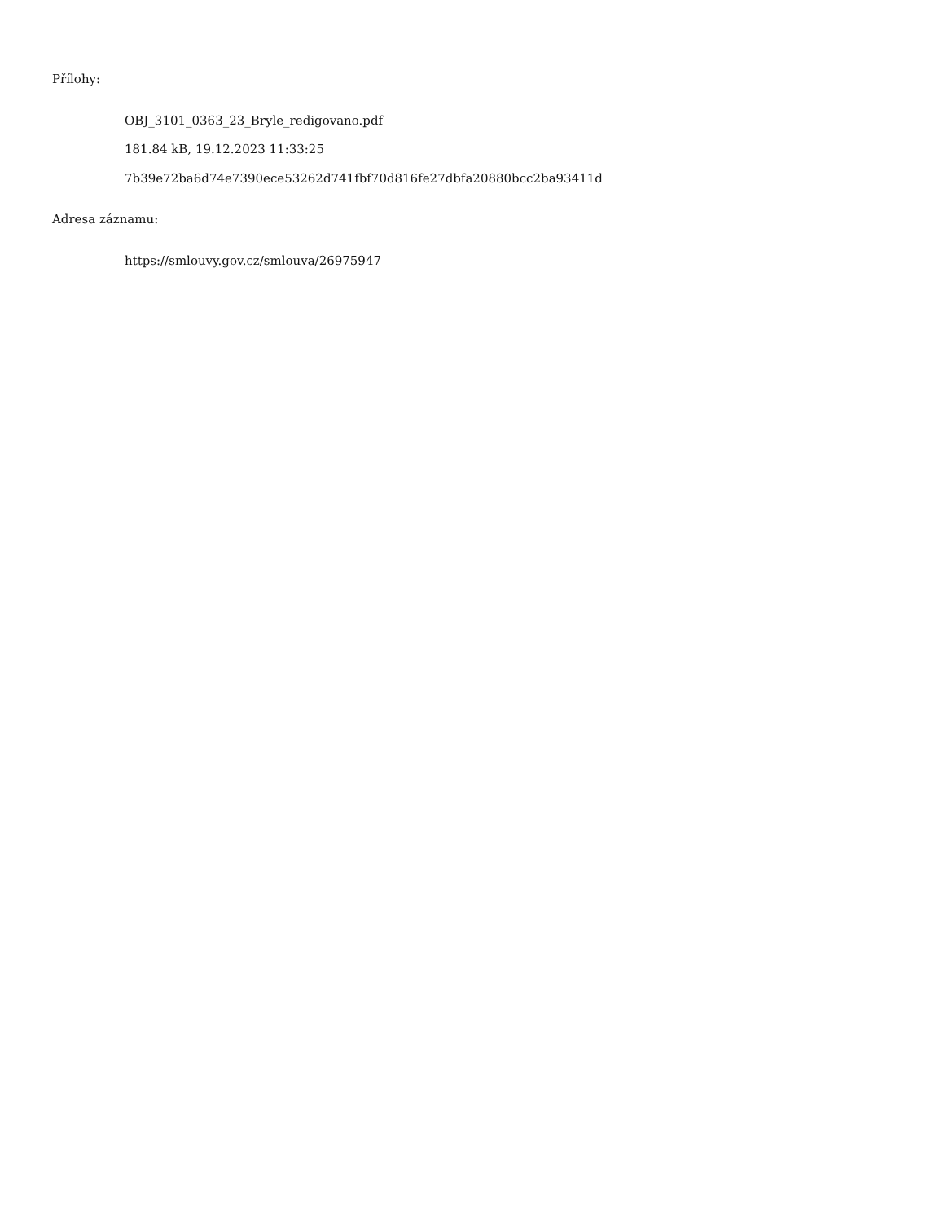Přílohy:
OBJ_3101_0363_23_Bryle_redigovano.pdf
181.84 kB, 19.12.2023 11:33:25
7b39e72ba6d74e7390ece53262d741fbf70d816fe27dbfa20880bcc2ba93411d
Adresa záznamu:
https://smlouvy.gov.cz/smlouva/26975947